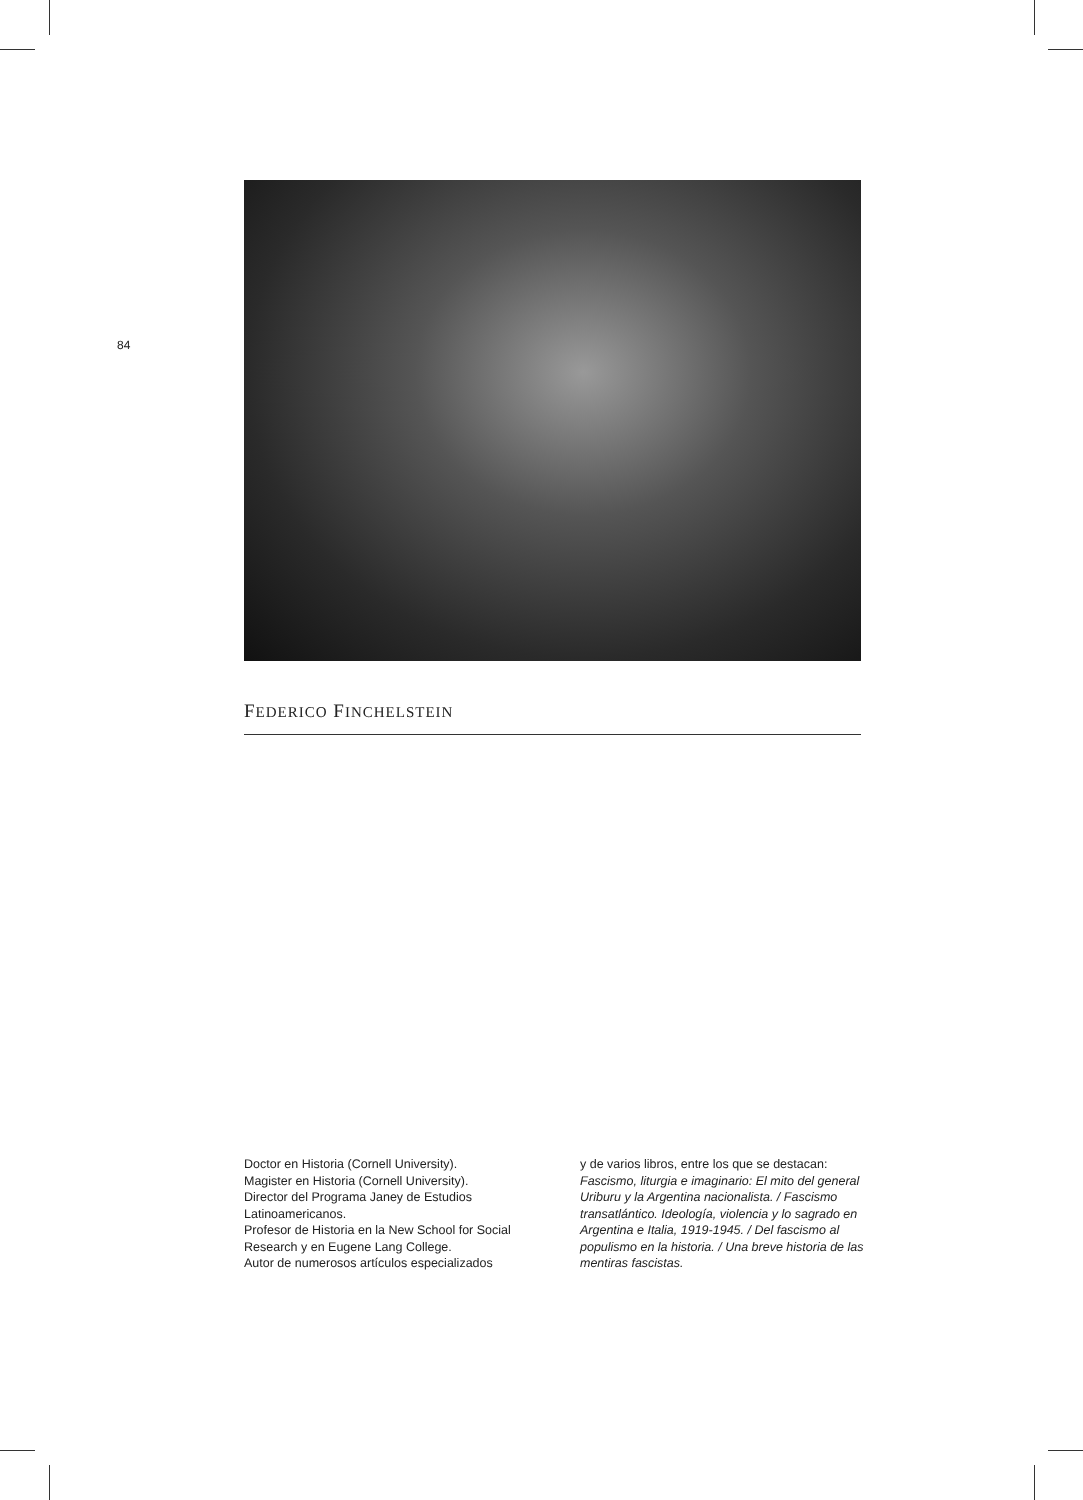84
FEDERICO FINCHELSTEIN
Doctor en Historia (Cornell University).
Magister en Historia (Cornell University).
Director del Programa Janey de Estudios Latinoamericanos.
Profesor de Historia en la New School for Social Research y en Eugene Lang College.
Autor de numerosos artículos especializados
y de varios libros, entre los que se destacan:
Fascismo, liturgia e imaginario: El mito del general Uriburu y la Argentina nacionalista. / Fascismo transatlántico. Ideología, violencia y lo sagrado en Argentina e Italia, 1919-1945. / Del fascismo al populismo en la historia. / Una breve historia de las mentiras fascistas.